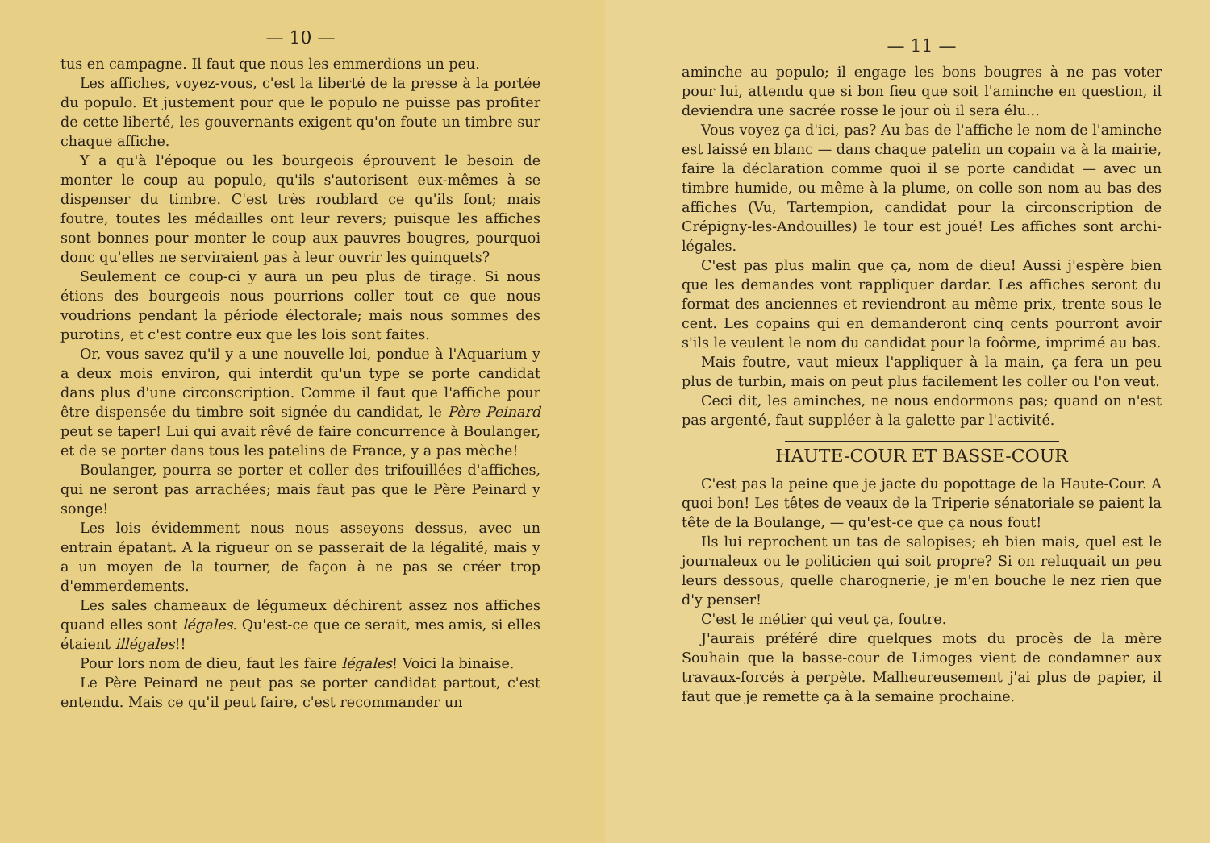— 10 —
tus en campagne. Il faut que nous les emmerdions un peu.
Les affiches, voyez-vous, c'est la liberté de la presse à la portée du populo. Et justement pour que le populo ne puisse pas profiter de cette liberté, les gouvernants exigent qu'on foute un timbre sur chaque affiche.
Y a qu'à l'époque ou les bourgeois éprouvent le besoin de monter le coup au populo, qu'ils s'autorisent eux-mêmes à se dispenser du timbre. C'est très roublard ce qu'ils font; mais foutre, toutes les médailles ont leur revers; puisque les affiches sont bonnes pour monter le coup aux pauvres bougres, pourquoi donc qu'elles ne serviraient pas à leur ouvrir les quinquets?
Seulement ce coup-ci y aura un peu plus de tirage. Si nous étions des bourgeois nous pourrions coller tout ce que nous voudrions pendant la période électorale; mais nous sommes des purotins, et c'est contre eux que les lois sont faites.
Or, vous savez qu'il y a une nouvelle loi, pondue à l'Aquarium y a deux mois environ, qui interdit qu'un type se porte candidat dans plus d'une circonscription. Comme il faut que l'affiche pour être dispensée du timbre soit signée du candidat, le Père Peinard peut se taper! Lui qui avait rêvé de faire concurrence à Boulanger, et de se porter dans tous les patelins de France, y a pas mèche!
Boulanger, pourra se porter et coller des trifouillées d'affiches, qui ne seront pas arrachées; mais faut pas que le Père Peinard y songe!
Les lois évidemment nous nous asseyons dessus, avec un entrain épatant. A la rigueur on se passerait de la légalité, mais y a un moyen de la tourner, de façon à ne pas se créer trop d'emmerdements.
Les sales chameaux de légumeux déchirent assez nos affiches quand elles sont légales. Qu'est-ce que ce serait, mes amis, si elles étaient illégales!!
Pour lors nom de dieu, faut les faire légales! Voici la binaise.
Le Père Peinard ne peut pas se porter candidat partout, c'est entendu. Mais ce qu'il peut faire, c'est recommander un
— 11 —
aminche au populo; il engage les bons bougres à ne pas voter pour lui, attendu que si bon fieu que soit l'aminche en question, il deviendra une sacrée rosse le jour où il sera élu...
Vous voyez ça d'ici, pas? Au bas de l'affiche le nom de l'aminche est laissé en blanc — dans chaque patelin un copain va à la mairie, faire la déclaration comme quoi il se porte candidat — avec un timbre humide, ou même à la plume, on colle son nom au bas des affiches (Vu, Tartempion, candidat pour la circonscription de Crépigny-les-Andouilles) le tour est joué! Les affiches sont archi-légales.
C'est pas plus malin que ça, nom de dieu! Aussi j'espère bien que les demandes vont rappliquer dardar. Les affiches seront du format des anciennes et reviendront au même prix, trente sous le cent. Les copains qui en demanderont cinq cents pourront avoir s'ils le veulent le nom du candidat pour la foôrme, imprimé au bas.
Mais foutre, vaut mieux l'appliquer à la main, ça fera un peu plus de turbin, mais on peut plus facilement les coller ou l'on veut.
Ceci dit, les aminches, ne nous endormons pas; quand on n'est pas argenté, faut suppléer à la galette par l'activité.
HAUTE-COUR ET BASSE-COUR
C'est pas la peine que je jacte du popottage de la Haute-Cour. A quoi bon! Les têtes de veaux de la Triperie sénatoriale se paient la tête de la Boulange, — qu'est-ce que ça nous fout!
Ils lui reprochent un tas de salopises; eh bien mais, quel est le journaleux ou le politicien qui soit propre? Si on reluquait un peu leurs dessous, quelle charognerie, je m'en bouche le nez rien que d'y penser!
C'est le métier qui veut ça, foutre.
J'aurais préféré dire quelques mots du procès de la mère Souhain que la basse-cour de Limoges vient de condamner aux travaux-forcés à perpète. Malheureusement j'ai plus de papier, il faut que je remette ça à la semaine prochaine.